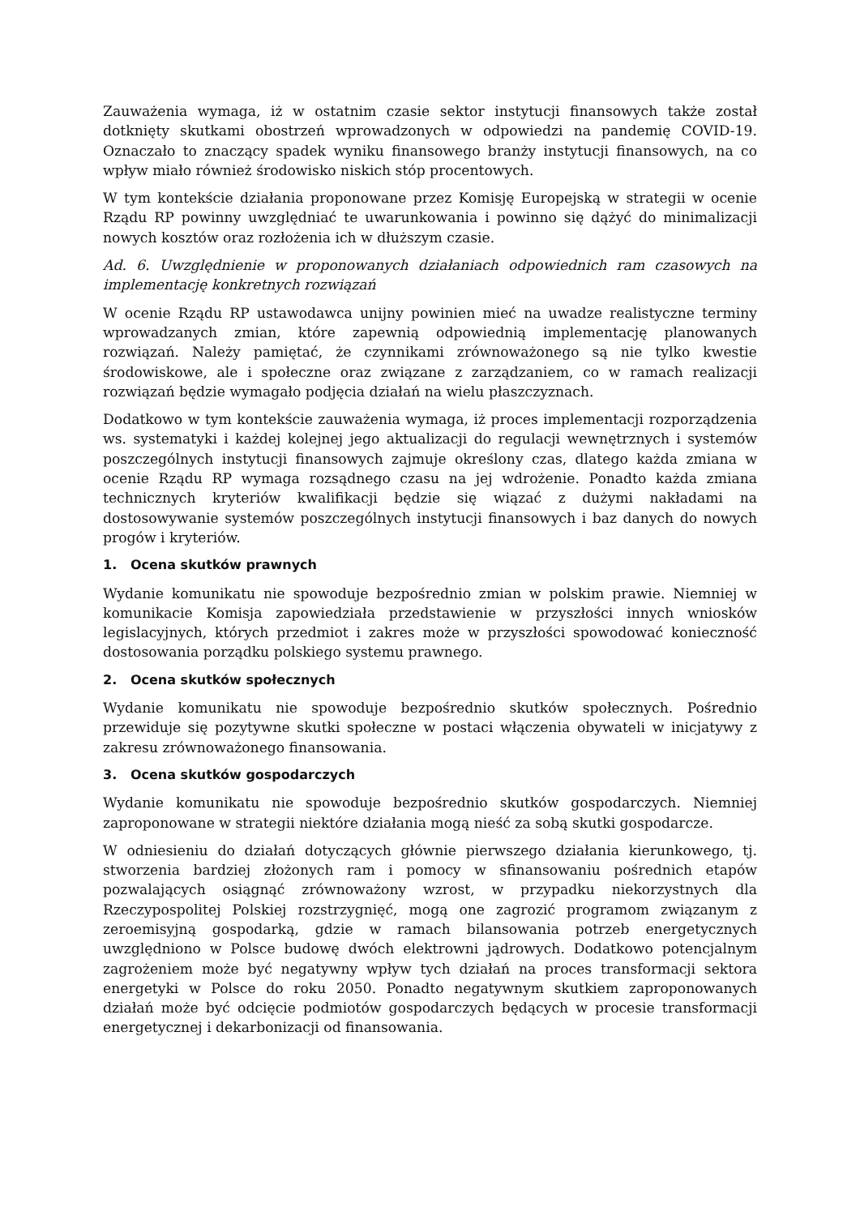Zauważenia wymaga, iż w ostatnim czasie sektor instytucji finansowych także został dotknięty skutkami obostrzeń wprowadzonych w odpowiedzi na pandemię COVID-19. Oznaczało to znaczący spadek wyniku finansowego branży instytucji finansowych, na co wpływ miało również środowisko niskich stóp procentowych.
W tym kontekście działania proponowane przez Komisję Europejską w strategii w ocenie Rządu RP powinny uwzględniać te uwarunkowania i powinno się dążyć do minimalizacji nowych kosztów oraz rozłożenia ich w dłuższym czasie.
Ad. 6. Uwzględnienie w proponowanych działaniach odpowiednich ram czasowych na implementację konkretnych rozwiązań
W ocenie Rządu RP ustawodawca unijny powinien mieć na uwadze realistyczne terminy wprowadzanych zmian, które zapewnią odpowiednią implementację planowanych rozwiązań. Należy pamiętać, że czynnikami zrównoważonego są nie tylko kwestie środowiskowe, ale i społeczne oraz związane z zarządzaniem, co w ramach realizacji rozwiązań będzie wymagało podjęcia działań na wielu płaszczyznach.
Dodatkowo w tym kontekście zauważenia wymaga, iż proces implementacji rozporządzenia ws. systematyki i każdej kolejnej jego aktualizacji do regulacji wewnętrznych i systemów poszczególnych instytucji finansowych zajmuje określony czas, dlatego każda zmiana w ocenie Rządu RP wymaga rozsądnego czasu na jej wdrożenie. Ponadto każda zmiana technicznych kryteriów kwalifikacji będzie się wiązać z dużymi nakładami na dostosowywanie systemów poszczególnych instytucji finansowych i baz danych do nowych progów i kryteriów.
1. Ocena skutków prawnych
Wydanie komunikatu nie spowoduje bezpośrednio zmian w polskim prawie. Niemniej w komunikacie Komisja zapowiedziała przedstawienie w przyszłości innych wniosków legislacyjnych, których przedmiot i zakres może w przyszłości spowodować konieczność dostosowania porządku polskiego systemu prawnego.
2. Ocena skutków społecznych
Wydanie komunikatu nie spowoduje bezpośrednio skutków społecznych. Pośrednio przewiduje się pozytywne skutki społeczne w postaci włączenia obywateli w inicjatywy z zakresu zrównoważonego finansowania.
3. Ocena skutków gospodarczych
Wydanie komunikatu nie spowoduje bezpośrednio skutków gospodarczych. Niemniej zaproponowane w strategii niektóre działania mogą nieść za sobą skutki gospodarcze.
W odniesieniu do działań dotyczących głównie pierwszego działania kierunkowego, tj. stworzenia bardziej złożonych ram i pomocy w sfinansowaniu pośrednich etapów pozwalających osiągnąć zrównoważony wzrost, w przypadku niekorzystnych dla Rzeczypospolitej Polskiej rozstrzygnięć, mogą one zagrozić programom związanym z zeroemisyjną gospodarką, gdzie w ramach bilansowania potrzeb energetycznych uwzględniono w Polsce budowę dwóch elektrowni jądrowych. Dodatkowo potencjalnym zagrożeniem może być negatywny wpływ tych działań na proces transformacji sektora energetyki w Polsce do roku 2050. Ponadto negatywnym skutkiem zaproponowanych działań może być odcięcie podmiotów gospodarczych będących w procesie transformacji energetycznej i dekarbonizacji od finansowania.